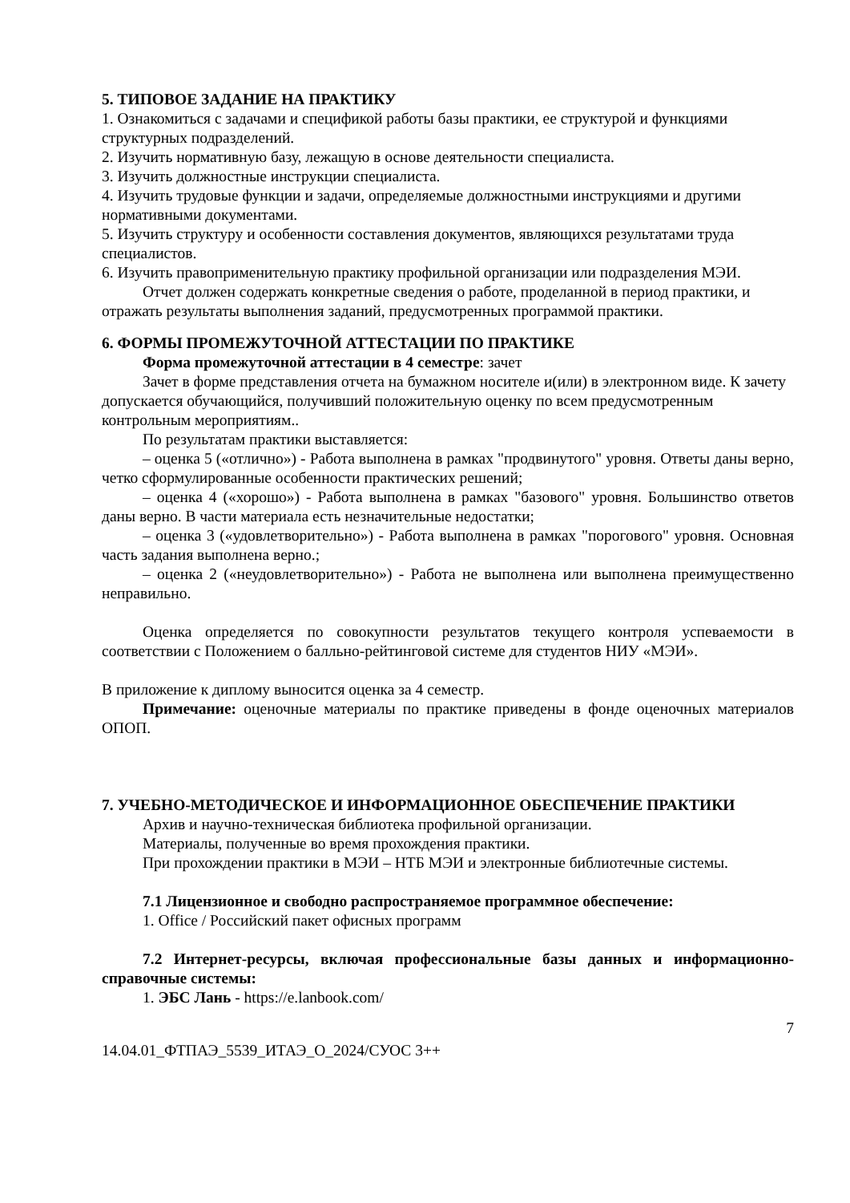5. ТИПОВОЕ ЗАДАНИЕ НА ПРАКТИКУ
1. Ознакомиться с задачами и спецификой работы базы практики, ее структурой и функциями структурных подразделений.
2. Изучить нормативную базу, лежащую в основе деятельности специалиста.
3. Изучить должностные инструкции специалиста.
4. Изучить трудовые функции и задачи, определяемые должностными инструкциями и другими нормативными документами.
5. Изучить структуру и особенности составления документов, являющихся результатами труда специалистов.
6. Изучить правоприменительную практику профильной организации или подразделения МЭИ.
Отчет должен содержать конкретные сведения о работе, проделанной в период практики, и отражать результаты выполнения заданий, предусмотренных программой практики.
6. ФОРМЫ ПРОМЕЖУТОЧНОЙ АТТЕСТАЦИИ ПО ПРАКТИКЕ
Форма промежуточной аттестации в 4 семестре: зачет
Зачет в форме представления отчета на бумажном носителе и(или) в электронном виде. К зачету допускается обучающийся, получивший положительную оценку по всем предусмотренным контрольным мероприятиям..
По результатам практики выставляется:
– оценка 5 («отлично») - Работа выполнена в рамках "продвинутого" уровня. Ответы даны верно, четко сформулированные особенности практических решений;
– оценка 4 («хорошо») - Работа выполнена в рамках "базового" уровня. Большинство ответов даны верно. В части материала есть незначительные недостатки;
– оценка 3 («удовлетворительно») - Работа выполнена в рамках "порогового" уровня. Основная часть задания выполнена верно.;
– оценка 2 («неудовлетворительно») - Работа не выполнена или выполнена преимущественно неправильно.
Оценка определяется по совокупности результатов текущего контроля успеваемости в соответствии с Положением о балльно-рейтинговой системе для студентов НИУ «МЭИ».
В приложение к диплому выносится оценка за 4 семестр.
Примечание: оценочные материалы по практике приведены в фонде оценочных материалов ОПОП.
7. УЧЕБНО-МЕТОДИЧЕСКОЕ И ИНФОРМАЦИОННОЕ ОБЕСПЕЧЕНИЕ ПРАКТИКИ
Архив и научно-техническая библиотека профильной организации.
Материалы, полученные во время прохождения практики.
При прохождении практики в МЭИ – НТБ МЭИ и электронные библиотечные системы.
7.1 Лицензионное и свободно распространяемое программное обеспечение:
1. Office / Российский пакет офисных программ
7.2 Интернет-ресурсы, включая профессиональные базы данных и информационно-справочные системы:
1. ЭБС Лань - https://e.lanbook.com/
7
14.04.01_ФТПАЭ_5539_ИТАЭ_О_2024/СУОС 3++